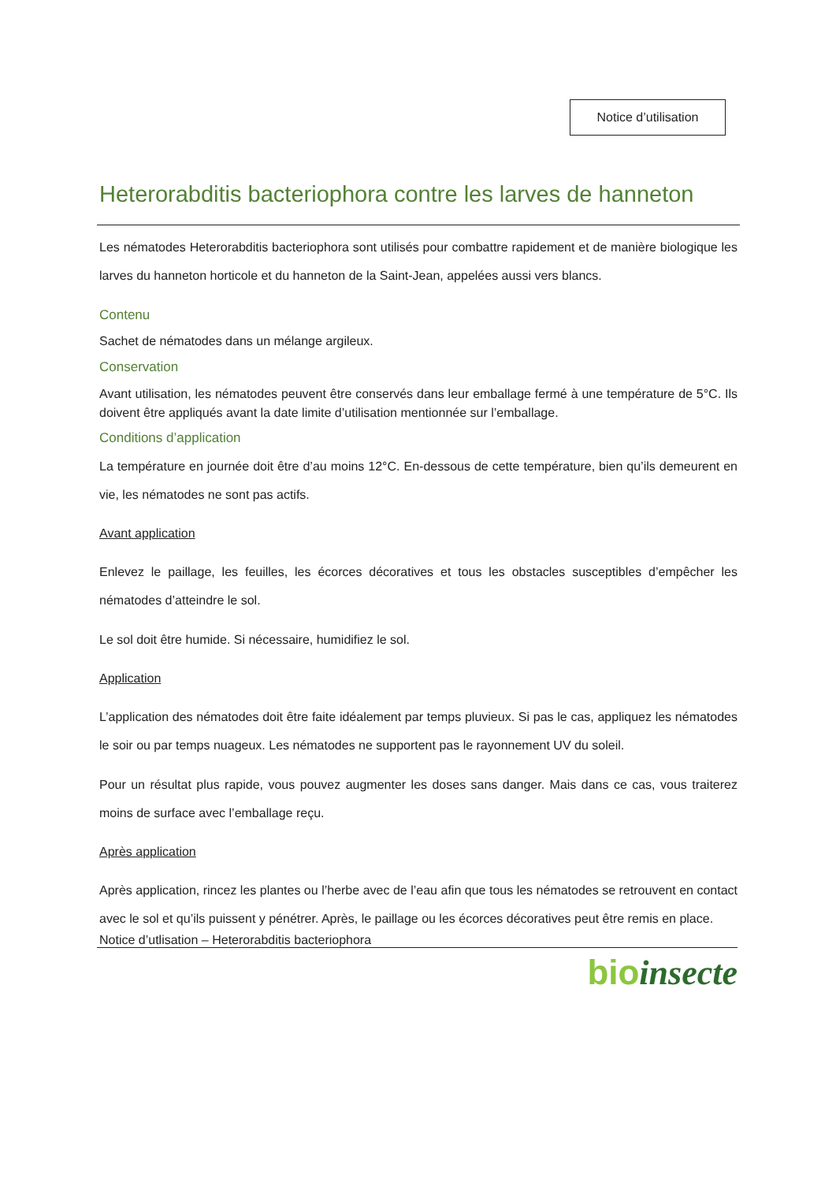Notice d’utilisation
Heterorabditis bacteriophora contre les larves de hanneton
Les nématodes Heterorabditis bacteriophora sont utilisés pour combattre rapidement et de manière biologique les larves du hanneton horticole et du hanneton de la Saint-Jean, appelées aussi vers blancs.
Contenu
Sachet de nématodes dans un mélange argileux.
Conservation
Avant utilisation, les nématodes peuvent être conservés dans leur emballage fermé à une température de 5°C. Ils doivent être appliqués avant la date limite d’utilisation mentionnée sur l’emballage.
Conditions d’application
La température en journée doit être d’au moins 12°C. En-dessous de cette température, bien qu’ils demeurent en vie, les nématodes ne sont pas actifs.
Avant application
Enlevez le paillage, les feuilles, les écorces décoratives et tous les obstacles susceptibles d’empêcher les nématodes d’atteindre le sol.
Le sol doit être humide. Si nécessaire, humidifiez le sol.
Application
L’application des nématodes doit être faite idéalement par temps pluvieux. Si pas le cas, appliquez les nématodes le soir ou par temps nuageux. Les nématodes ne supportent pas le rayonnement UV du soleil.
Pour un résultat plus rapide, vous pouvez augmenter les doses sans danger. Mais dans ce cas, vous traiterez moins de surface avec l’emballage reçu.
Après application
Après application, rincez les plantes ou l’herbe avec de l’eau afin que tous les nématodes se retrouvent en contact avec le sol et qu’ils puissent y pénétrer. Après, le paillage ou les écorces décoratives peut être remis en place.
Notice d’utlisation – Heterorabditis bacteriophora
bio insecte